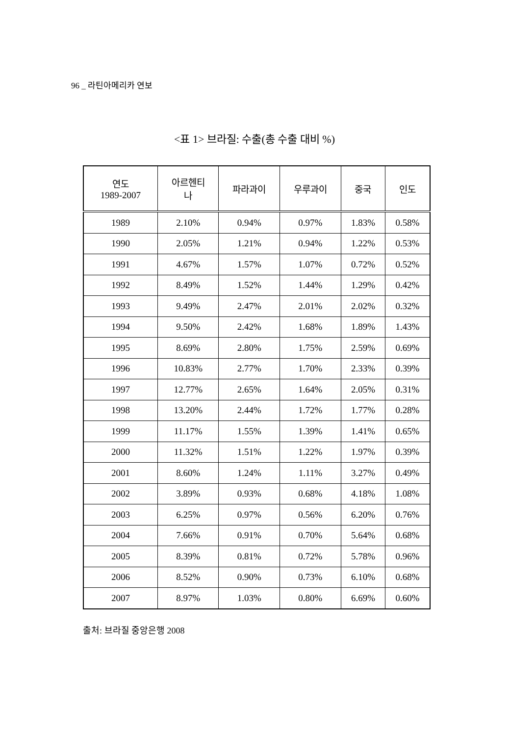96 _ 라틴아메리카 연보
<표 1> 브라질: 수출(총 수출 대비 %)
| 연도 1989-2007 | 아르헨티 나 | 파라과이 | 우루과이 | 중국 | 인도 |
| --- | --- | --- | --- | --- | --- |
| 1989 | 2.10% | 0.94% | 0.97% | 1.83% | 0.58% |
| 1990 | 2.05% | 1.21% | 0.94% | 1.22% | 0.53% |
| 1991 | 4.67% | 1.57% | 1.07% | 0.72% | 0.52% |
| 1992 | 8.49% | 1.52% | 1.44% | 1.29% | 0.42% |
| 1993 | 9.49% | 2.47% | 2.01% | 2.02% | 0.32% |
| 1994 | 9.50% | 2.42% | 1.68% | 1.89% | 1.43% |
| 1995 | 8.69% | 2.80% | 1.75% | 2.59% | 0.69% |
| 1996 | 10.83% | 2.77% | 1.70% | 2.33% | 0.39% |
| 1997 | 12.77% | 2.65% | 1.64% | 2.05% | 0.31% |
| 1998 | 13.20% | 2.44% | 1.72% | 1.77% | 0.28% |
| 1999 | 11.17% | 1.55% | 1.39% | 1.41% | 0.65% |
| 2000 | 11.32% | 1.51% | 1.22% | 1.97% | 0.39% |
| 2001 | 8.60% | 1.24% | 1.11% | 3.27% | 0.49% |
| 2002 | 3.89% | 0.93% | 0.68% | 4.18% | 1.08% |
| 2003 | 6.25% | 0.97% | 0.56% | 6.20% | 0.76% |
| 2004 | 7.66% | 0.91% | 0.70% | 5.64% | 0.68% |
| 2005 | 8.39% | 0.81% | 0.72% | 5.78% | 0.96% |
| 2006 | 8.52% | 0.90% | 0.73% | 6.10% | 0.68% |
| 2007 | 8.97% | 1.03% | 0.80% | 6.69% | 0.60% |
출처: 브라질 중앙은행 2008